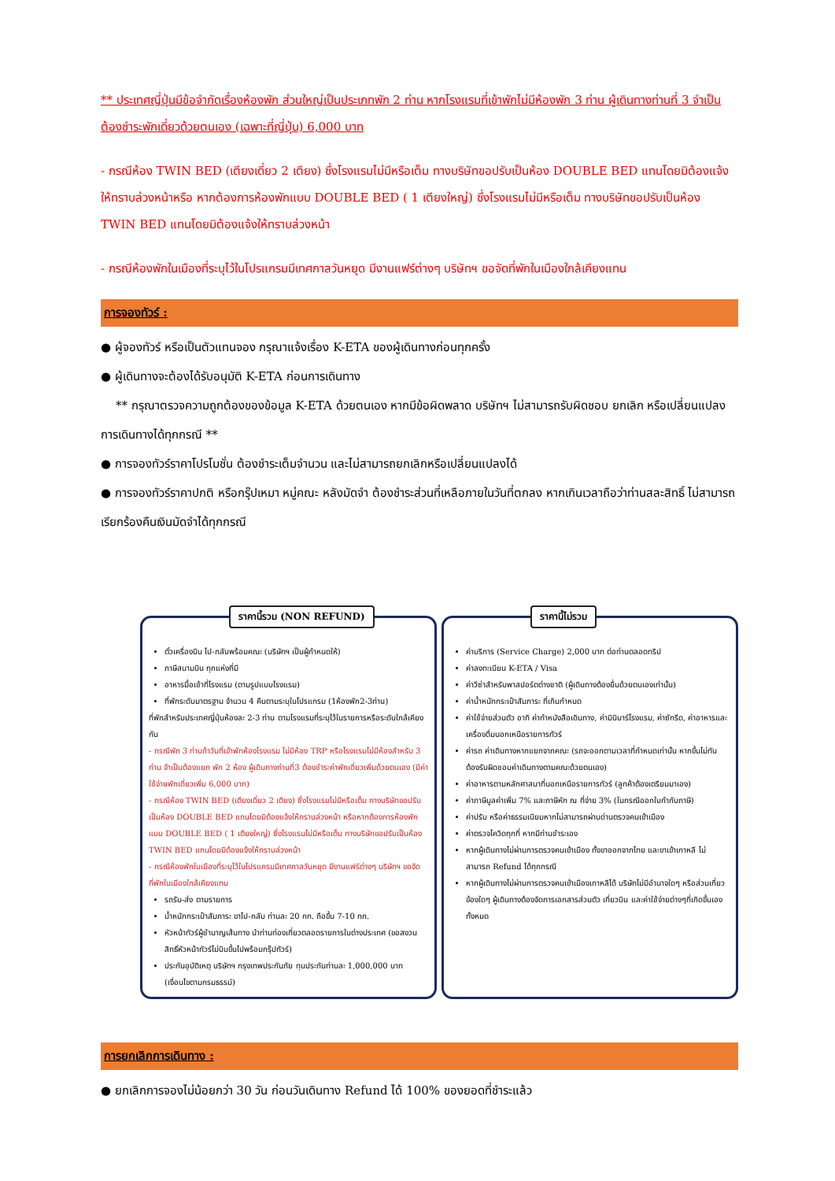** ประเทศญี่ปุ่นมีข้อจำกัดเรื่องห้องพัก ส่วนใหญ่เป็นประเภทพัก 2 ท่าน หากโรงแรมที่เข้าพักไม่มีห้องพัก 3 ท่าน ผู้เดินทางท่านที่ 3 จำเป็นต้องชำระพักเดี่ยวด้วยตนเอง (เฉพาะที่ญี่ปุ่น) 6,000 บาท
- กรณีห้อง TWIN BED (เตียงเดี่ยว 2 เตียง) ซึ่งโรงแรมไม่มีหรือเต็ม ทางบริษัทขอปรับเป็นห้อง DOUBLE BED แทนโดยมิต้องแจ้งให้ทราบล่วงหน้าหรือ หากต้องการห้องพักแบบ DOUBLE BED ( 1 เตียงใหญ่) ซึ่งโรงแรมไม่มีหรือเต็ม ทางบริษัทขอปรับเป็นห้อง TWIN BED แทนโดยมิต้องแจ้งให้ทราบล่วงหน้า
- กรณีห้องพักในเมืองที่ระบุไว้ในโปรแกรมมีเทศกาลวันหยุด มีงานแฟร์ต่างๆ บริษัทฯ ขอจัดที่พักในเมืองใกล้เคียงแทน
การจองทัวร์ :
● ผู้จองทัวร์ หรือเป็นตัวแทนจอง กรุณาแจ้งเรื่อง K-ETA ของผู้เดินทางก่อนทุกครั้ง
● ผู้เดินทางจะต้องได้รับอนุมัติ K-ETA ก่อนการเดินทาง
** กรุณาตรวจความถูกต้องของข้อมูล K-ETA ด้วยตนเอง หากมีข้อผิดพลาด บริษัทฯ ไม่สามารถรับผิดชอบ ยกเลิก หรือเปลี่ยนแปลงการเดินทางได้ทุกกรณี **
● การจองทัวร์ราคาโปรโมชั่น ต้องชำระเต็มจำนวน และไม่สามารถยกเลิกหรือเปลี่ยนแปลงได้
● การจองทัวร์ราคาปกติ หรือกรุ๊ปเหมา หมู่คณะ หลังมัดจำ ต้องชำระส่วนที่เหลือภายในวันที่ตกลง หากเกินเวลาถือว่าท่านสละสิทธิ์ ไม่สามารถเรียกร้องคืนเงินมัดจำได้ทุกกรณี
ราคานี้รวม (NON REFUND)
ตั๋วเครื่องบิน ไป-กลับพร้อมคณะ (บริษัทฯ เป็นผู้กำหนดให้)
ภาษีสนามบิน ทุกแห่งที่มี
อาหารมื้อเช้าที่โรงแรม (ตามรูปแบบโรงแรม)
ที่พักระดับมาตรฐาน จำนวน 4 คืนตามระบุในโปรแกรม (1ห้องพัก2-3ท่าน)
ที่พักสำหรับประเทศญี่ปุ่นห้องละ 2-3 ท่าน ตามโรงแรมที่ระบุไว้ในรายการหรือระดับใกล้เคียงกัน
- กรณีพัก 3 ท่านถ้าวันที่เข้าพักห้องโรงแรม ไม่มีห้อง TRP หรือโรงแรมไม่มีห้องสำหรับ 3 ท่าน จำเป็นต้องแยก พัก 2 ห้อง ผู้เดินทางท่านที่3 ต้องชำระค่าพักเดี่ยวเพิ่มด้วยตนเอง (มีค่าใช้จ่ายพักเดี่ยวเพิ่ม 6,000 บาท)
- กรณีห้อง TWIN BED (เตียงเดี่ยว 2 เตียง) ซึ่งโรงแรมไม่มีหรือเต็ม ทางบริษัทขอปรับเป็นห้อง DOUBLE BED แทนโดยมิต้องแจ้งให้ทราบล่วงหน้า หรือหากต้องการห้องพักแบบ DOUBLE BED ( 1 เตียงใหญ่) ซึ่งโรงแรมไม่มีหรือเต็ม ทางบริษัทขอปรับเป็นห้อง TWIN BED แทนโดยมิต้องแจ้งให้ทราบล่วงหน้า
- กรณีห้องพักในเมืองที่ระบุไว้ในโปรแกรมมีเทศกาลวันหยุด มีงานแฟร์ต่างๆ บริษัทฯ ขอจัดที่พักในเมืองใกล้เคียงแทน
รถรับ-ส่ง ตามรายการ
น้ำหนักกระเป๋าสัมภาระ ขาไป-กลับ ท่านละ 20 กก. ถือขึ้น 7-10 กก.
หัวหน้าทัวร์ผู้ชำนาญเส้นทาง นำท่านท่องเที่ยวตลอดรายการในต่างประเทศ (ขอสงวนสิทธิ์หัวหน้าทัวร์ไม่บินขึ้นไปพร้อมกรุ๊ปทัวร์)
ประกันอุบัติเหตุ บริษัทฯ กรุงเทพประกันภัย ทุนประกันท่านละ 1,000,000 บาท (เงื่อนไขตามกรมธรรม์)
ราคานี้ไม่รวม
ค่าบริการ (Service Charge) 2,000 บาท ต่อท่านตลอดทริป
ค่าลงทะเบียน K-ETA / Visa
ค่าวีซ่าสำหรับพาสปอร์ตต่างชาติ (ผู้เดินทางต้องยื่นด้วยตนเองเท่านั้น)
ค่าน้ำหนักกระเป๋าสัมภาระ ที่เกินกำหนด
ค่าใช้จ่ายส่วนตัว อาทิ ค่าทำหนังสือเดินทาง, ค่ามินิบาร์โรงแรม, ค่าซักรีด, ค่าอาหารและเครื่องดื่มนอกเหนือรายการทัวร์
ค่ารถ ค่าเดินทางหากแยกจากคณะ (รถจะออกตามเวลาที่กำหนดเท่านั้น หากขึ้นไม่ทันต้องรับผิดชอบค่าเดินทางตามคณะด้วยตนเอง)
ค่าอาหารตามหลักศาสนาที่นอกเหนือรายการทัวร์ (ลูกค้าต้องเตรียมมาเอง)
ค่าภาษีมูลค่าเพิ่ม 7% และภาษีหัก ณ ที่จ่าย 3% (ในกรณีออกใบกำกับภาษี)
ค่าปรับ หรือค่าธรรมเนียมหากไม่สามารถผ่านด่านตรวจคนเข้าเมือง
ค่าตรวจโควิดทุกที่ หากมีท่านชำระเอง
หากผู้เดินทางไม่ผ่านการตรวจคนเข้าเมือง ทั้งขาออกจากไทย และขาเข้าเกาหลี ไม่สามารถ Refund ได้ทุกกรณี
หากผู้เดินทางไม่ผ่านการตรวจคนเข้าเมืองเกาหลีได้ บริษัทไม่มีอำนาจใดๆ หรือส่วนเกี่ยวข้องใดๆ ผู้เดินทางต้องจัดการเอกสารส่วนตัว เที่ยวบิน และค่าใช้จ่ายต่างๆที่เกิดขึ้นเองทั้งหมด
การยกเลิกการเดินทาง :
● ยกเลิกการจองไม่น้อยกว่า 30 วัน ก่อนวันเดินทาง Refund ได้ 100% ของยอดที่ชำระแล้ว